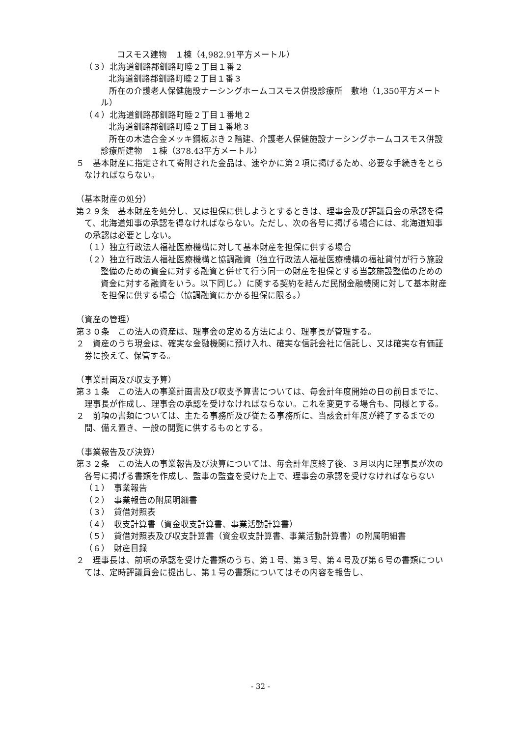コスモス建物　１棟（4,982.91平方メートル）
（３）北海道釧路郡釧路町睦２丁目１番２
北海道釧路郡釧路町睦２丁目１番３
　所在の介護老人保健施設ナーシングホームコスモス併設診療所　敷地（1,350平方メートル）
（４）北海道釧路郡釧路町睦２丁目１番地２
北海道釧路郡釧路町睦２丁目１番地３
　所在の木造合金メッキ鋼板ぶき２階建、介護老人保健施設ナーシングホームコスモス併設診療所建物　１棟（378.43平方メートル）
５　基本財産に指定されて寄附された金品は、速やかに第２項に掲げるため、必要な手続きをとらなければならない。
（基本財産の処分）
第２９条　基本財産を処分し、又は担保に供しようとするときは、理事会及び評議員会の承認を得て、北海道知事の承認を得なければならない。ただし、次の各号に掲げる場合には、北海道知事の承認は必要としない。
（１）独立行政法人福祉医療機構に対して基本財産を担保に供する場合
（２）独立行政法人福祉医療機構と協調融資（独立行政法人福祉医療機構の福祉貸付が行う施設整備のための資金に対する融資と併せて行う同一の財産を担保とする当該施設整備のための資金に対する融資をいう。以下同じ。）に関する契約を結んだ民間金融機関に対して基本財産を担保に供する場合（協調融資にかかる担保に限る。）
（資産の管理）
第３０条　この法人の資産は、理事会の定める方法により、理事長が管理する。
２　資産のうち現金は、確実な金融機関に預け入れ、確実な信託会社に信託し、又は確実な有価証券に換えて、保管する。
（事業計画及び収支予算）
第３１条　この法人の事業計画書及び収支予算書については、毎会計年度開始の日の前日までに、理事長が作成し、理事会の承認を受けなければならない。これを変更する場合も、同様とする。
２　前項の書類については、主たる事務所及び従たる事務所に、当該会計年度が終了するまでの間、備え置き、一般の閲覧に供するものとする。
（事業報告及び決算）
第３２条　この法人の事業報告及び決算については、毎会計年度終了後、３月以内に理事長が次の各号に掲げる書類を作成し、監事の監査を受けた上で、理事会の承認を受けなければならない
（１）　事業報告
（２）　事業報告の附属明細書
（３）　貸借対照表
（４）　収支計算書（資金収支計算書、事業活動計算書）
（５）　貸借対照表及び収支計算書（資金収支計算書、事業活動計算書）の附属明細書
（６）　財産目録
２　理事長は、前項の承認を受けた書類のうち、第１号、第３号、第４号及び第６号の書類については、定時評議員会に提出し、第１号の書類についてはその内容を報告し、
- 32 -